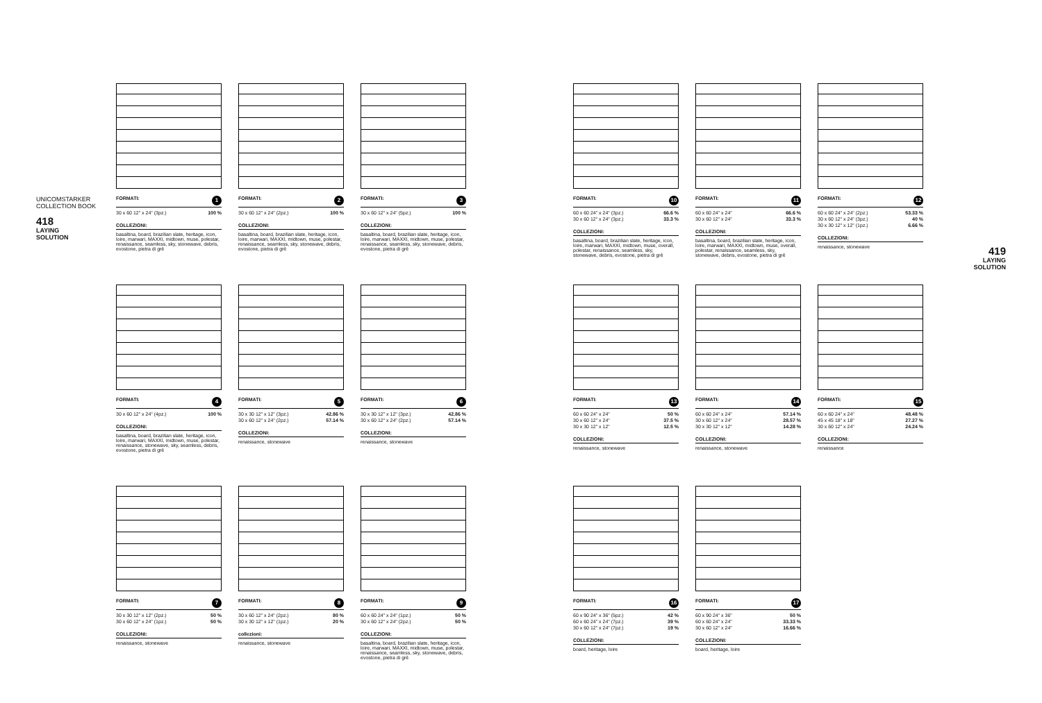UNICOMSTARKER
COLLECTION BOOK
418
LAYING
SOLUTION
419
LAYING
SOLUTION
FORMATI: 1
| 30 x 60 12" x 24" (3pz.) | 100 % |
COLLEZIONI:
basaltina, board, brazilian slate, heritage, icon, loire, marwari, MAXXI, midtown, muse, polestar, renaissance, seamless, sky, stonewave, debris, evostone, pietra di grè
FORMATI: 2
| 30 x 60 12" x 24" (2pz.) | 100 % |
COLLEZIONI:
basaltina, board, brazilian slate, heritage, icon, loire, marwari, MAXXI, midtown, muse, polestar, renaissance, seamless, sky, stonewave, debris, evostone, pietra di grè
FORMATI: 3
| 30 x 60 12" x 24" (5pz.) | 100 % |
COLLEZIONI:
basaltina, board, brazilian slate, heritage, icon, loire, marwari, MAXXI, midtown, muse, polestar, renaissance, seamless, sky, stonewave, debris, evostone, pietra di grè
FORMATI: 4
| 30 x 60 12" x 24" (4pz.) | 100 % |
COLLEZIONI:
basaltina, board, brazilian slate, heritage, icon, loire, marwari, MAXXI, midtown, muse, polestar, renaissance, stonewave, sky, seamless, debris, evostone, pietra di grè
FORMATI: 5
| 30 x 30 12" x 12" (3pz.) | 42.86 % |
| 30 x 60 12" x 24" (2pz.) | 57.14 % |
COLLEZIONI:
renaissance, stonewave
FORMATI: 6
| 30 x 30 12" x 12" (3pz.) | 42.86 % |
| 30 x 60 12" x 24" (2pz.) | 57.14 % |
COLLEZIONI:
renaissance, stonewave
FORMATI: 7
| 30 x 30 12" x 12" (2pz.) | 50 % |
| 30 x 60 12" x 24" (1pz.) | 50 % |
COLLEZIONI:
renaissance, stonewave
FORMATI: 8
| 30 x 60 12" x 24" (2pz.) | 80 % |
| 30 x 30 12" x 12" (1pz.) | 20 % |
collezioni:
renaissance, stonewave
FORMATI: 9
| 60 x 60 24" x 24" (1pz.) | 50 % |
| 30 x 60 12" x 24" (2pz.) | 50 % |
COLLEZIONI:
basaltina, board, brazilian slate, heritage, icon, loire, marwari, MAXXI, midtown, muse, polestar, renaissance, seamless, sky, stonewave, debris, evostone, pietra di grè
FORMATI: 10
| 60 x 60 24" x 24" (3pz.) | 66.6 % |
| 30 x 60 12" x 24" (3pz.) | 33.3 % |
COLLEZIONI:
basaltina, board, brazilian slate, heritage, icon, loire, marwari, MAXXI, midtown, muse, overall, polestar, renaissance, seamless, sky, stonewave, debris, evostone, pietra di grè
FORMATI: 11
| 60 x 60 24" x 24" | 66.6 % |
| 30 x 60 12" x 24" | 33.3 % |
COLLEZIONI:
basaltina, board, brazilian slate, heritage, icon, loire, marwari, MAXXI, midtown, muse, overall, polestar, renaissance, seamless, sky, stonewave, debris, evostone, pietra di grè
FORMATI: 12
| 60 x 60 24" x 24" (2pz.) | 53.33 % |
| 30 x 60 12" x 24" (3pz.) | 40 % |
| 30 x 30 12" x 12" (1pz.) | 6.66 % |
COLLEZIONI:
renaissance, stonewave
FORMATI: 13
| 60 x 60 24" x 24" | 50 % |
| 30 x 60 12" x 24" | 37.5 % |
| 30 x 30 12" x 12" | 12.5 % |
COLLEZIONI:
renaissance, stonewave
FORMATI: 14
| 60 x 60 24" x 24" | 57.14 % |
| 30 x 60 12" x 24" | 28.57 % |
| 30 x 30 12" x 12" | 14.28 % |
COLLEZIONI:
renaissance, stonewave
FORMATI: 15
| 60 x 60 24" x 24" | 48.48 % |
| 45 x 45 18" x 18" | 27.27 % |
| 30 x 60 12" x 24" | 24.24 % |
COLLEZIONI:
renaissance
FORMATI: 16
| 60 x 90 24" x 36" (5pz.) | 42 % |
| 60 x 60 24" x 24" (7pz.) | 39 % |
| 30 x 60 12" x 24" (7pz.) | 19 % |
COLLEZIONI:
board, heritage, loire
FORMATI: 17
| 60 x 90 24" x 36" | 50 % |
| 60 x 60 24" x 24" | 33.33 % |
| 30 x 60 12" x 24" | 16.66 % |
COLLEZIONI:
board, heritage, loire